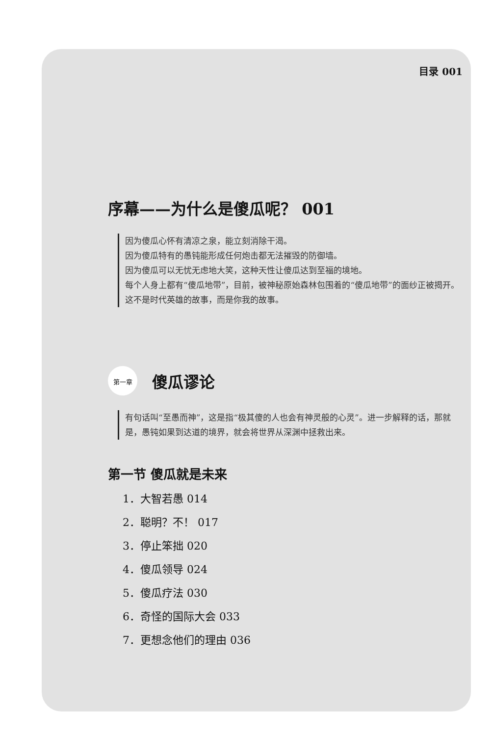目录 001
序幕——为什么是傻瓜呢？ 001
因为傻瓜心怀有清凉之泉，能立刻消除干渴。
因为傻瓜特有的愚钝能形成任何炮击都无法摧毁的防御墙。
因为傻瓜可以无忧无虑地大笑，这种天性让傻瓜达到至福的境地。
每个人身上都有“傻瓜地带”，目前，被神秘原始森林包围着的“傻瓜地带”的面纱正被揭开。这不是时代英雄的故事，而是你我的故事。
第一章
傻瓜谬论
有句话叫“至愚而神”，这是指“极其傻的人也会有神灵般的心灵”。进一步解释的话，那就是，愚钝如果到达道的境界，就会将世界从深渊中拯救出来。
第一节 傻瓜就是未来
1．大智若愚 014
2．聪明？不！ 017
3．停止笨拙 020
4．傻瓜领导 024
5．傻瓜疗法 030
6．奇怪的国际大会 033
7．更想念他们的理由 036